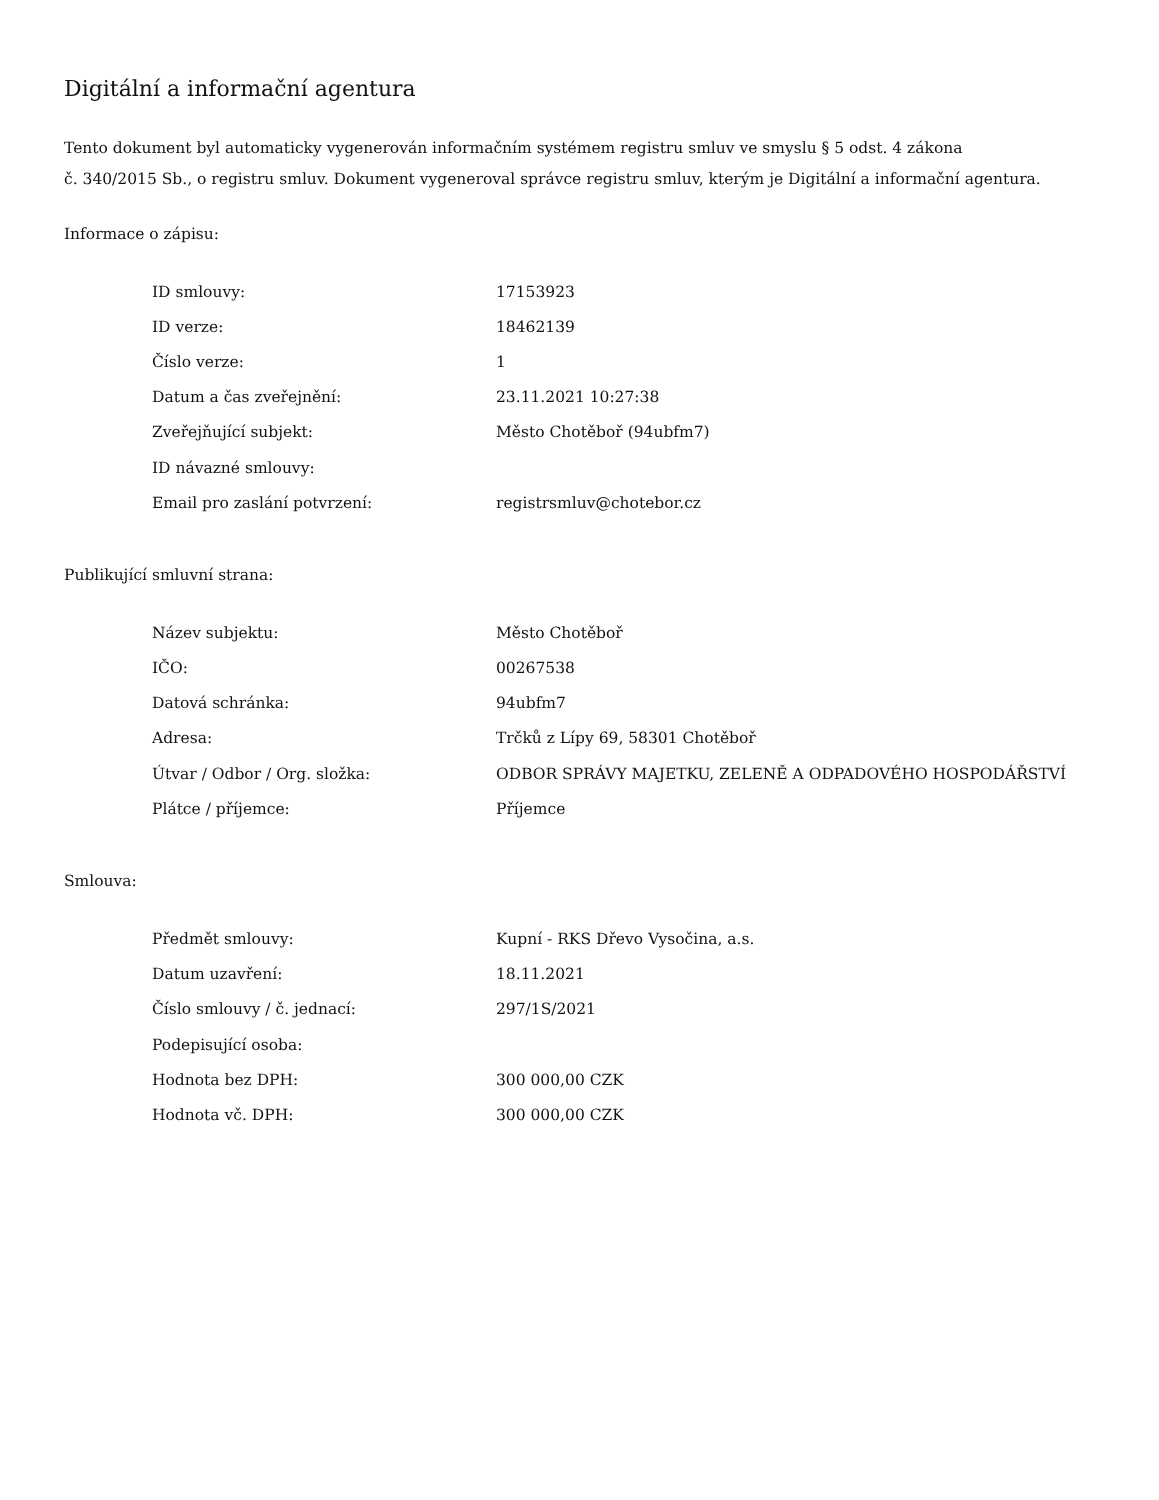Digitální a informační agentura
Tento dokument byl automaticky vygenerován informačním systémem registru smluv ve smyslu § 5 odst. 4 zákona
č. 340/2015 Sb., o registru smluv. Dokument vygeneroval správce registru smluv, kterým je Digitální a informační agentura.
Informace o zápisu:
| ID smlouvy: | 17153923 |
| ID verze: | 18462139 |
| Číslo verze: | 1 |
| Datum a čas zveřejnění: | 23.11.2021 10:27:38 |
| Zveřejňující subjekt: | Město Chotěboř (94ubfm7) |
| ID návazné smlouvy: | |
| Email pro zaslání potvrzení: | registrsmluv@chotebor.cz |
Publikující smluvní strana:
| Název subjektu: | Město Chotěboř |
| IČO: | 00267538 |
| Datová schránka: | 94ubfm7 |
| Adresa: | Trčků z Lípy 69, 58301 Chotěboř |
| Útvar / Odbor / Org. složka: | ODBOR SPRÁVY MAJETKU, ZELENĚ A ODPADOVÉHO HOSPODÁŘSTVÍ |
| Plátce / příjemce: | Příjemce |
Smlouva:
| Předmět smlouvy: | Kupní - RKS Dřevo Vysočina, a.s. |
| Datum uzavření: | 18.11.2021 |
| Číslo smlouvy / č. jednací: | 297/1S/2021 |
| Podepisující osoba: | |
| Hodnota bez DPH: | 300 000,00 CZK |
| Hodnota vč. DPH: | 300 000,00 CZK |